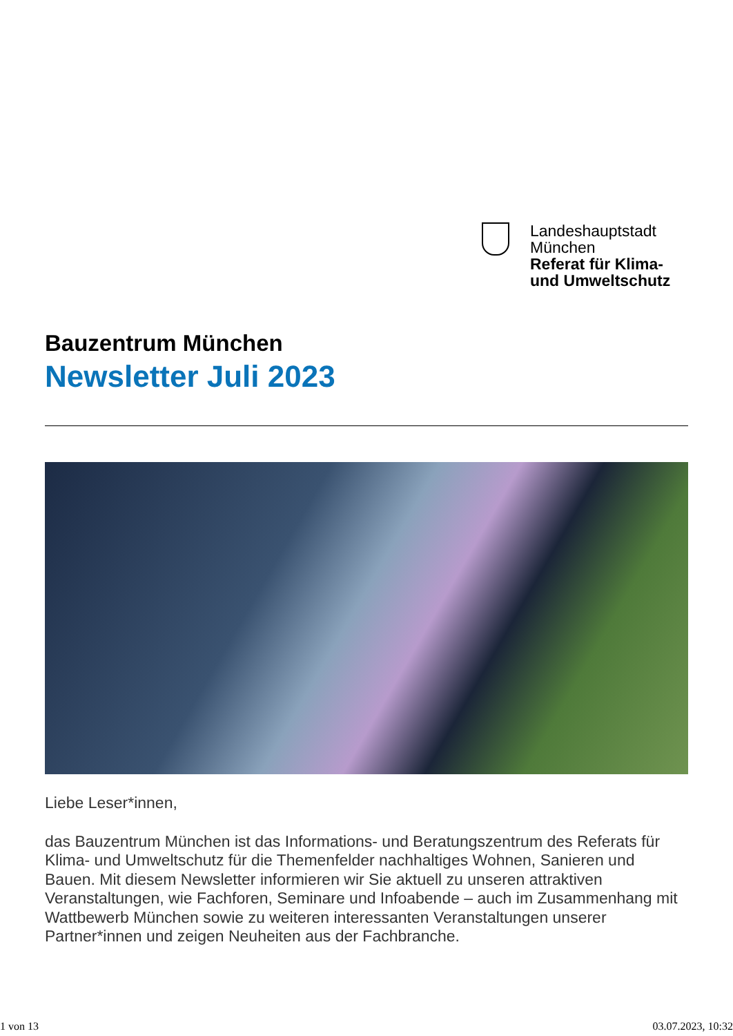Landeshauptstadt
München
Referat für Klima-
und Umweltschutz
Bauzentrum München
Newsletter Juli 2023
Liebe Leser*innen,
das Bauzentrum München ist das Informations- und Beratungszentrum des Referats für Klima- und Umweltschutz für die Themenfelder nachhaltiges Wohnen, Sanieren und Bauen. Mit diesem Newsletter informieren wir Sie aktuell zu unseren attraktiven Veranstaltungen, wie Fachforen, Seminare und Infoabende – auch im Zusammenhang mit Wattbewerb München sowie zu weiteren interessanten Veranstaltungen unserer Partner*innen und zeigen Neuheiten aus der Fachbranche.
1 von 13 03.07.2023, 10:32